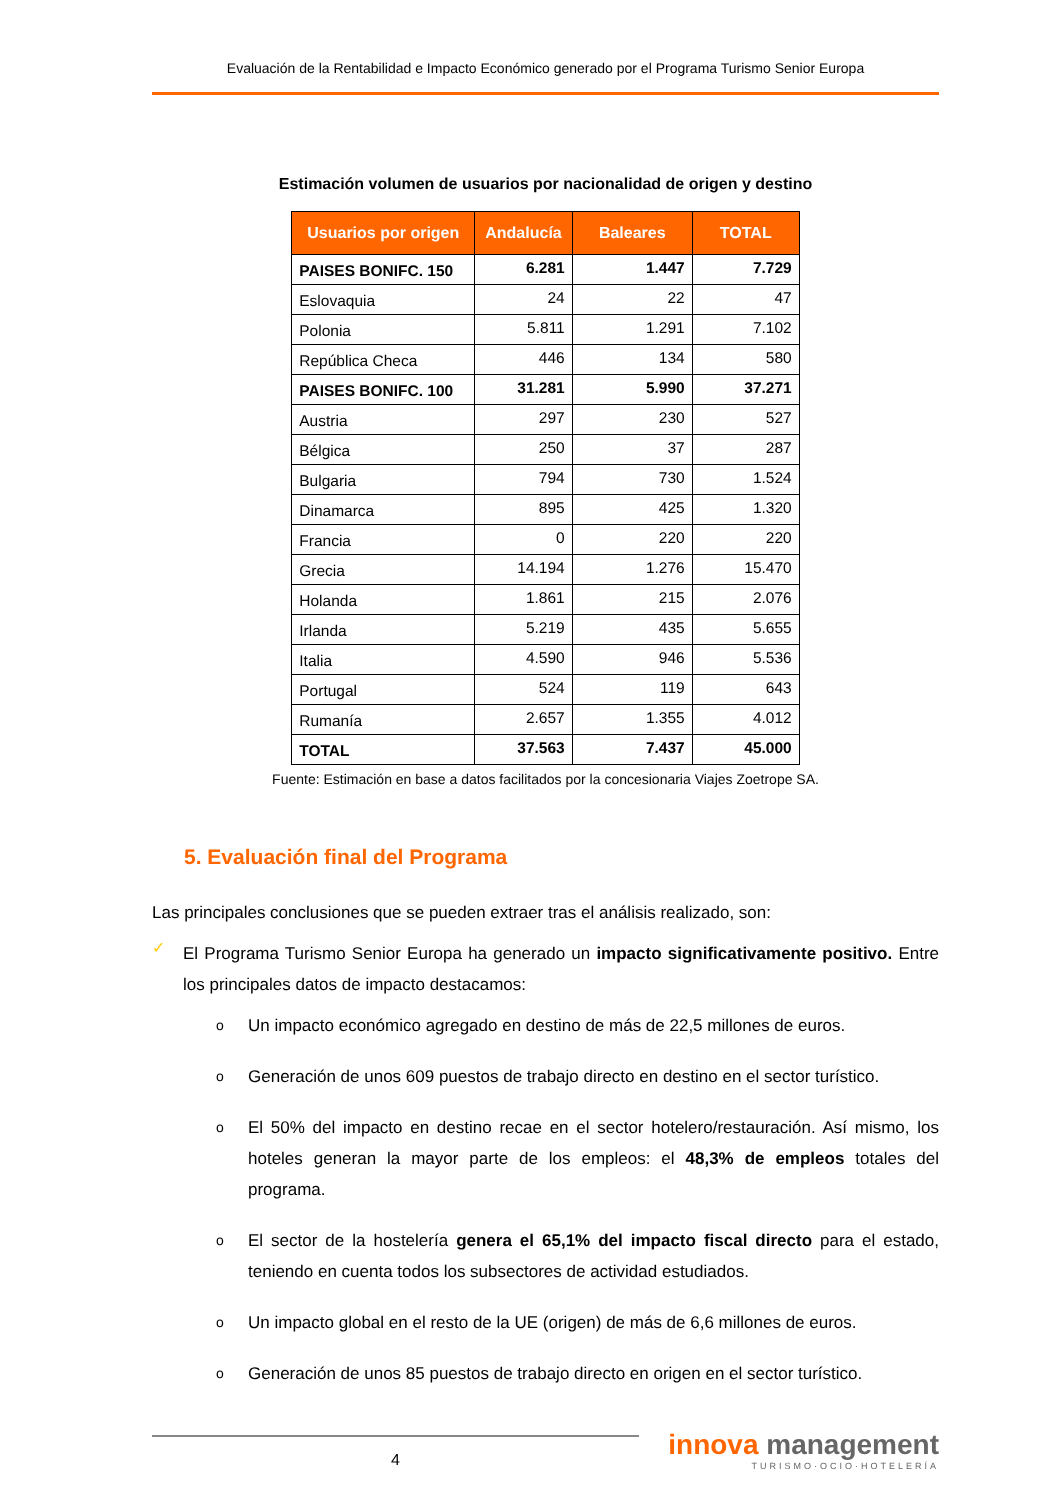Evaluación de la Rentabilidad e Impacto Económico generado por el Programa Turismo Senior Europa
Estimación volumen de usuarios por nacionalidad de origen y destino
| Usuarios por origen | Andalucía | Baleares | TOTAL |
| --- | --- | --- | --- |
| PAISES BONIFC. 150 | 6.281 | 1.447 | 7.729 |
| Eslovaquia | 24 | 22 | 47 |
| Polonia | 5.811 | 1.291 | 7.102 |
| República Checa | 446 | 134 | 580 |
| PAISES BONIFC. 100 | 31.281 | 5.990 | 37.271 |
| Austria | 297 | 230 | 527 |
| Bélgica | 250 | 37 | 287 |
| Bulgaria | 794 | 730 | 1.524 |
| Dinamarca | 895 | 425 | 1.320 |
| Francia | 0 | 220 | 220 |
| Grecia | 14.194 | 1.276 | 15.470 |
| Holanda | 1.861 | 215 | 2.076 |
| Irlanda | 5.219 | 435 | 5.655 |
| Italia | 4.590 | 946 | 5.536 |
| Portugal | 524 | 119 | 643 |
| Rumanía | 2.657 | 1.355 | 4.012 |
| TOTAL | 37.563 | 7.437 | 45.000 |
Fuente: Estimación en base a datos facilitados por la concesionaria Viajes Zoetrope SA.
5. Evaluación final del Programa
Las principales conclusiones que se pueden extraer tras el análisis realizado, son:
✓
El Programa Turismo Senior Europa ha generado un impacto significativamente positivo. Entre los principales datos de impacto destacamos:
o
Un impacto económico agregado en destino de más de 22,5 millones de euros.
o
Generación de unos 609 puestos de trabajo directo en destino en el sector turístico.
o
El 50% del impacto en destino recae en el sector hotelero/restauración. Así mismo, los hoteles generan la mayor parte de los empleos: el 48,3% de empleos totales del programa.
o
El sector de la hostelería genera el 65,1% del impacto fiscal directo para el estado, teniendo en cuenta todos los subsectores de actividad estudiados.
o
Un impacto global en el resto de la UE (origen) de más de 6,6 millones de euros.
o
Generación de unos 85 puestos de trabajo directo en origen en el sector turístico.
4
innova management
TURISMO·OCIO·HOTELERÍA